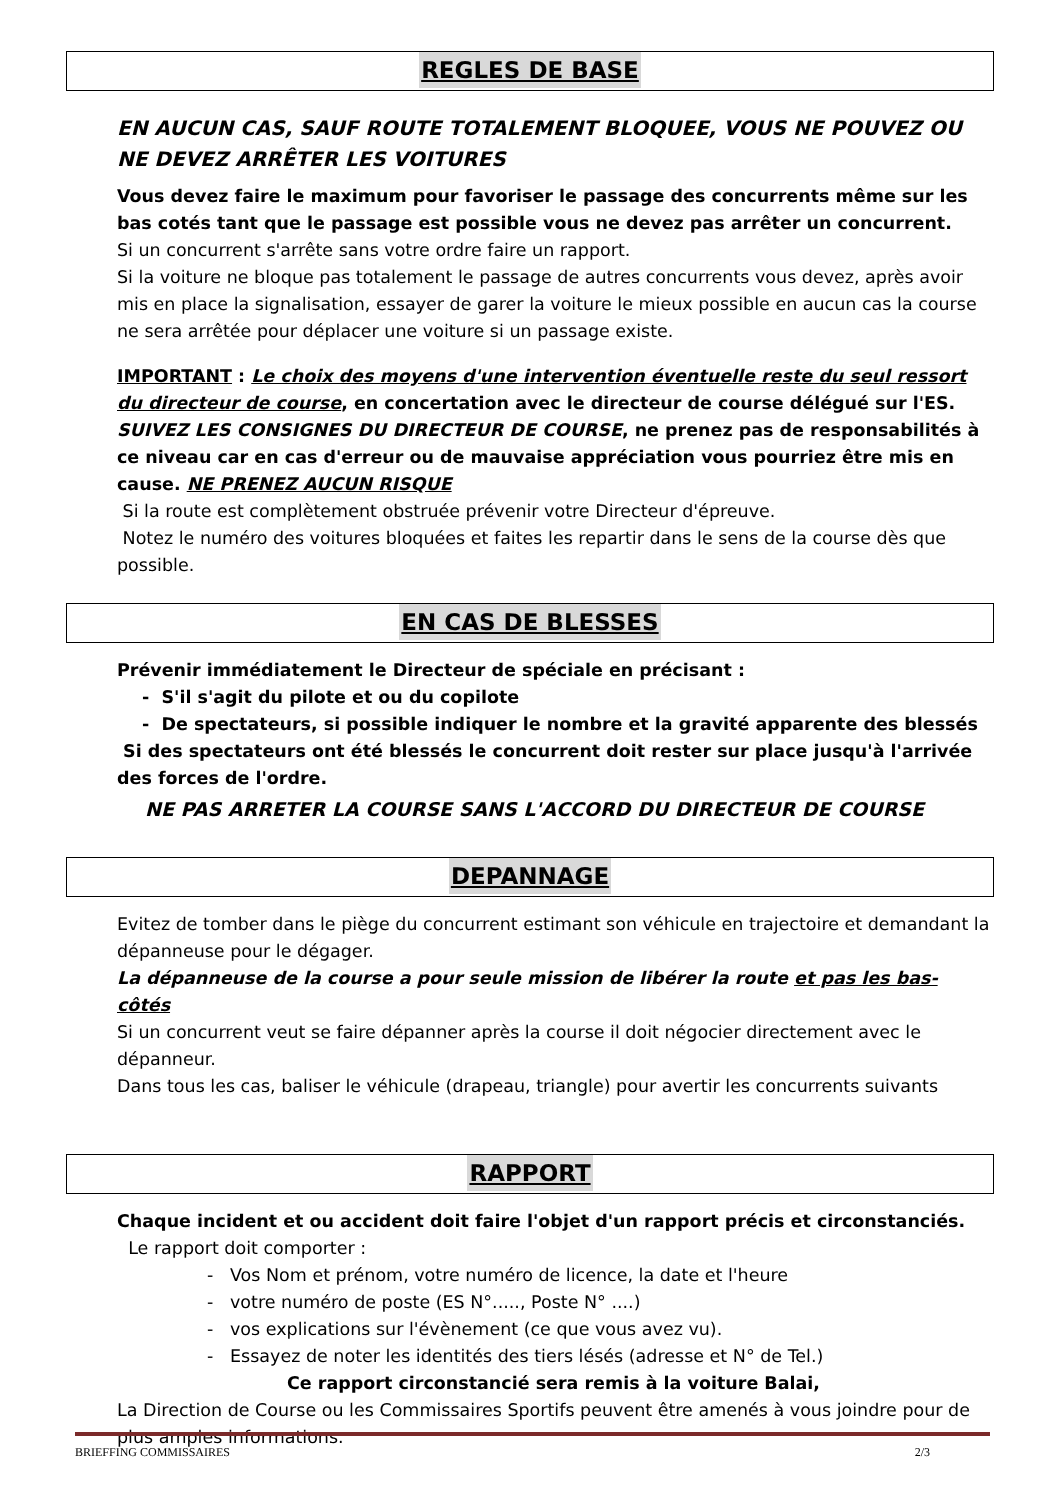REGLES DE BASE
EN AUCUN CAS, SAUF ROUTE TOTALEMENT BLOQUEE, VOUS NE POUVEZ OU NE DEVEZ ARRÊTER LES VOITURES
Vous devez faire le maximum pour favoriser le passage des concurrents même sur les bas cotés tant que le passage est possible vous ne devez pas arrêter un concurrent.
Si un concurrent s'arrête sans votre ordre faire un rapport.
Si la voiture ne bloque pas totalement le passage de autres concurrents vous devez, après avoir mis en place la signalisation, essayer de garer la voiture le mieux possible en aucun cas la course ne sera arrêtée pour déplacer une voiture si un passage existe.
IMPORTANT : Le choix des moyens d'une intervention éventuelle reste du seul ressort du directeur de course, en concertation avec le directeur de course délégué sur l'ES.
SUIVEZ LES CONSIGNES DU DIRECTEUR DE COURSE, ne prenez pas de responsabilités à ce niveau car en cas d'erreur ou de mauvaise appréciation vous pourriez être mis en cause. NE PRENEZ AUCUN RISQUE
Si la route est complètement obstruée prévenir votre Directeur d'épreuve.
Notez le numéro des voitures bloquées et faites les repartir dans le sens de la course dès que possible.
EN CAS DE BLESSES
Prévenir immédiatement le Directeur de spéciale en précisant :
- S'il s'agit du pilote et ou du copilote
- De spectateurs, si possible indiquer le nombre et la gravité apparente des blessés
Si des spectateurs ont été blessés le concurrent doit rester sur place jusqu'à l'arrivée des forces de l'ordre.
NE PAS ARRETER LA COURSE SANS L'ACCORD DU DIRECTEUR DE COURSE
DEPANNAGE
Evitez de tomber dans le piège du concurrent estimant son véhicule en trajectoire et demandant la dépanneuse pour le dégager.
La dépanneuse de la course a pour seule mission de libérer la route et pas les bas-côtés
Si un concurrent veut se faire dépanner après la course il doit négocier directement avec le dépanneur.
Dans tous les cas, baliser le véhicule (drapeau, triangle) pour avertir les concurrents suivants
RAPPORT
Chaque incident et ou accident doit faire l'objet d'un rapport précis et circonstanciés.
Le rapport doit comporter :
- Vos Nom et prénom, votre numéro de licence, la date et l'heure
- votre numéro de poste (ES N°....., Poste N° ....)
- vos explications sur l'évènement (ce que vous avez vu).
- Essayez de noter les identités des tiers lésés (adresse et N° de Tel.)
Ce rapport circonstancié sera remis à la voiture Balai,
La Direction de Course ou les Commissaires Sportifs peuvent être amenés à vous joindre pour de plus amples informations.
BRIEFFING COMMISSAIRES 2/3